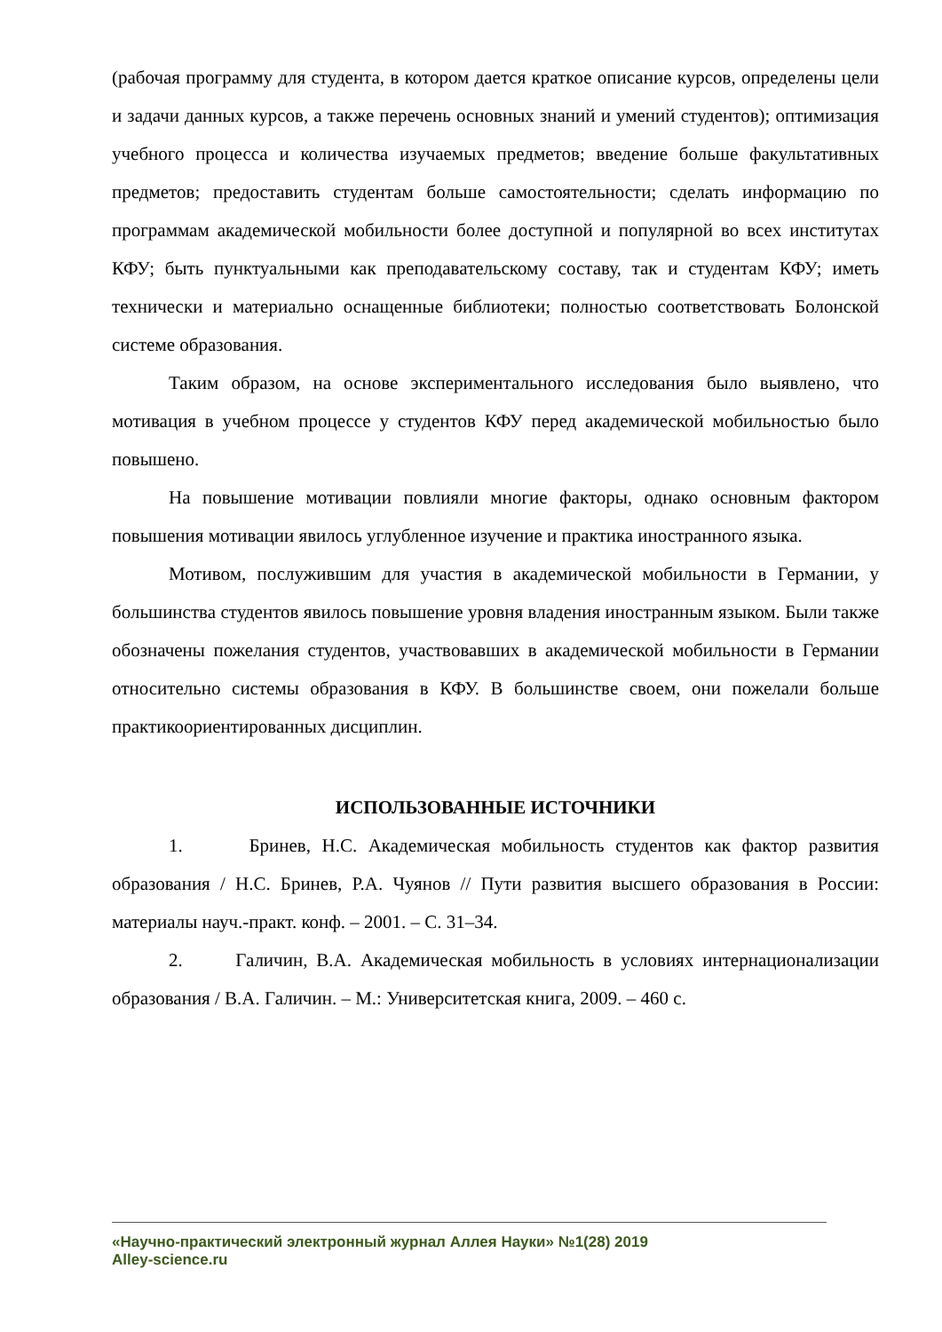(рабочая программу для студента, в котором дается краткое описание курсов, определены цели и задачи данных курсов, а также перечень основных знаний и умений студентов); оптимизация учебного процесса и количества изучаемых предметов; введение больше факультативных предметов; предоставить студентам больше самостоятельности; сделать информацию по программам академической мобильности более доступной и популярной во всех институтах КФУ; быть пунктуальными как преподавательскому составу, так и студентам КФУ; иметь технически и материально оснащенные библиотеки; полностью соответствовать Болонской системе образования.
Таким образом, на основе экспериментального исследования было выявлено, что мотивация в учебном процессе у студентов КФУ перед академической мобильностью было повышено.
На повышение мотивации повлияли многие факторы, однако основным фактором повышения мотивации явилось углубленное изучение и практика иностранного языка.
Мотивом, послужившим для участия в академической мобильности в Германии, у большинства студентов явилось повышение уровня владения иностранным языком. Были также обозначены пожелания студентов, участвовавших в академической мобильности в Германии относительно системы образования в КФУ. В большинстве своем, они пожелали больше практикоориентированных дисциплин.
ИСПОЛЬЗОВАННЫЕ ИСТОЧНИКИ
1. Бринев, Н.С. Академическая мобильность студентов как фактор развития образования / Н.С. Бринев, Р.А. Чуянов // Пути развития высшего образования в России: материалы науч.-практ. конф. – 2001. – С. 31–34.
2. Галичин, В.А. Академическая мобильность в условиях интернационализации образования / В.А. Галичин. – М.: Университетская книга, 2009. – 460 с.
«Научно-практический электронный журнал Аллея Науки» №1(28) 2019
Alley-science.ru